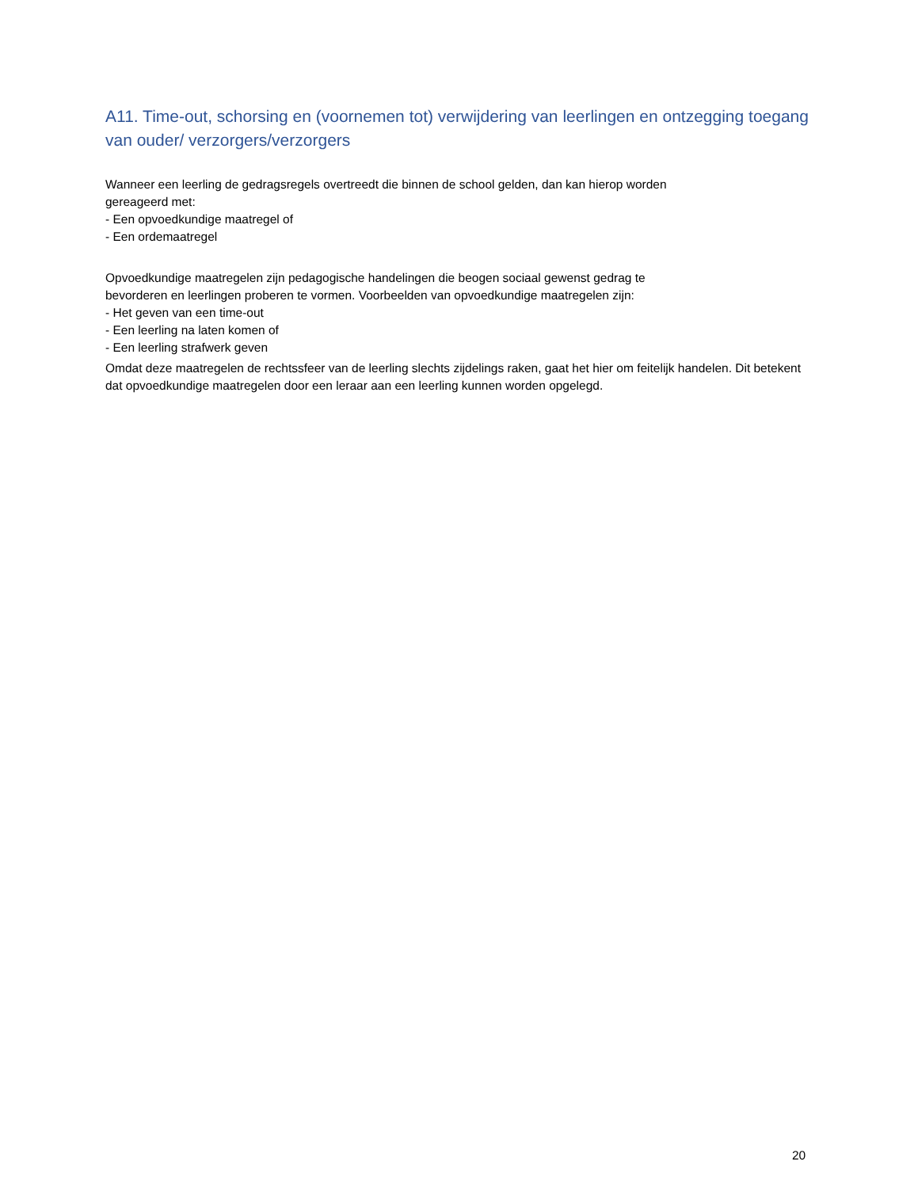A11. Time-out, schorsing en (voornemen tot) verwijdering van leerlingen en ontzegging toegang van ouder/ verzorgers/verzorgers
Wanneer een leerling de gedragsregels overtreedt die binnen de school gelden, dan kan hierop worden
gereageerd met:
- Een opvoedkundige maatregel of
- Een ordemaatregel
Opvoedkundige maatregelen zijn pedagogische handelingen die beogen sociaal gewenst gedrag te
bevorderen en leerlingen proberen te vormen. Voorbeelden van opvoedkundige maatregelen zijn:
- Het geven van een time-out
- Een leerling na laten komen of
- Een leerling strafwerk geven
Omdat deze maatregelen de rechtssfeer van de leerling slechts zijdelings raken, gaat het hier om feitelijk handelen. Dit betekent dat opvoedkundige maatregelen door een leraar aan een leerling kunnen worden opgelegd.
20